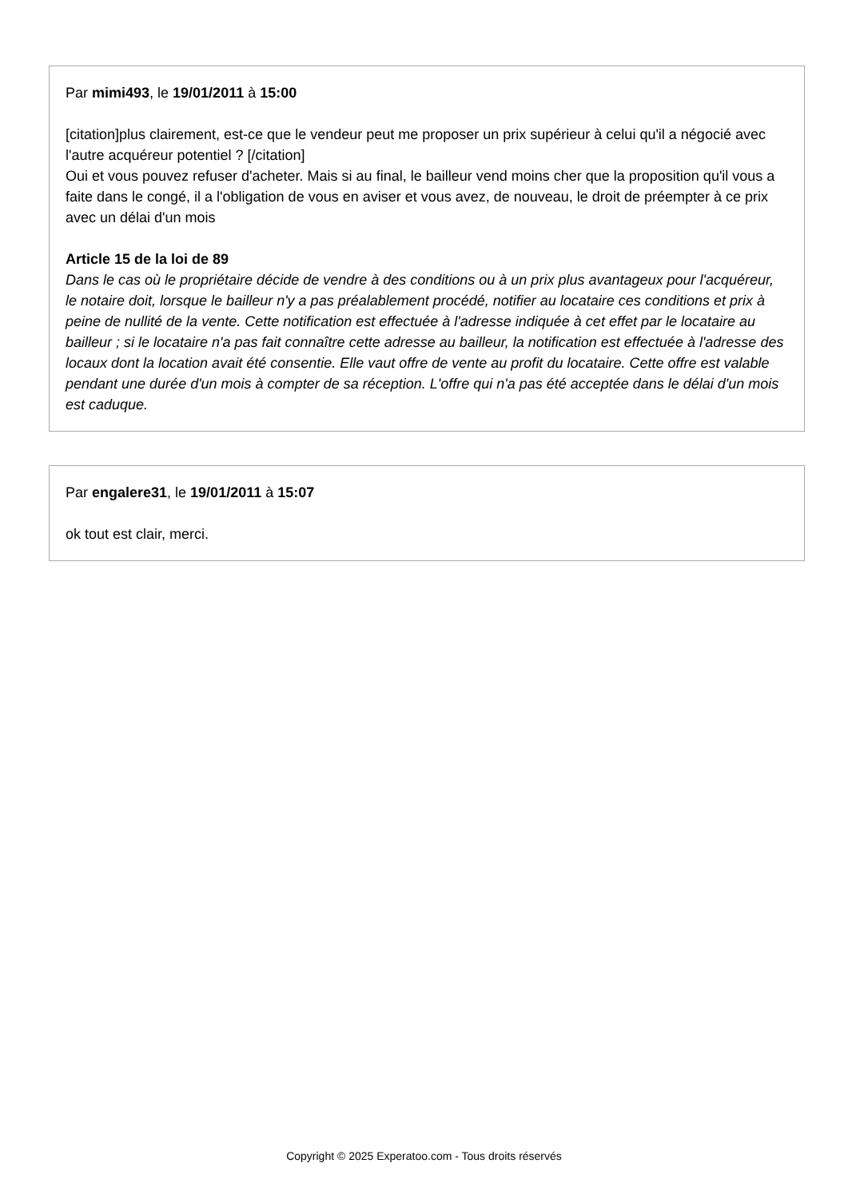Par mimi493, le 19/01/2011 à 15:00
[citation]plus clairement, est-ce que le vendeur peut me proposer un prix supérieur à celui qu'il a négocié avec l'autre acquéreur potentiel ? [/citation]
Oui et vous pouvez refuser d'acheter. Mais si au final, le bailleur vend moins cher que la proposition qu'il vous a faite dans le congé, il a l'obligation de vous en aviser et vous avez, de nouveau, le droit de préempter à ce prix avec un délai d'un mois
Article 15 de la loi de 89
Dans le cas où le propriétaire décide de vendre à des conditions ou à un prix plus avantageux pour l'acquéreur, le notaire doit, lorsque le bailleur n'y a pas préalablement procédé, notifier au locataire ces conditions et prix à peine de nullité de la vente. Cette notification est effectuée à l'adresse indiquée à cet effet par le locataire au bailleur ; si le locataire n'a pas fait connaître cette adresse au bailleur, la notification est effectuée à l'adresse des locaux dont la location avait été consentie. Elle vaut offre de vente au profit du locataire. Cette offre est valable pendant une durée d'un mois à compter de sa réception. L'offre qui n'a pas été acceptée dans le délai d'un mois est caduque.
Par engalere31, le 19/01/2011 à 15:07
ok tout est clair, merci.
Copyright © 2025 Experatoo.com - Tous droits réservés